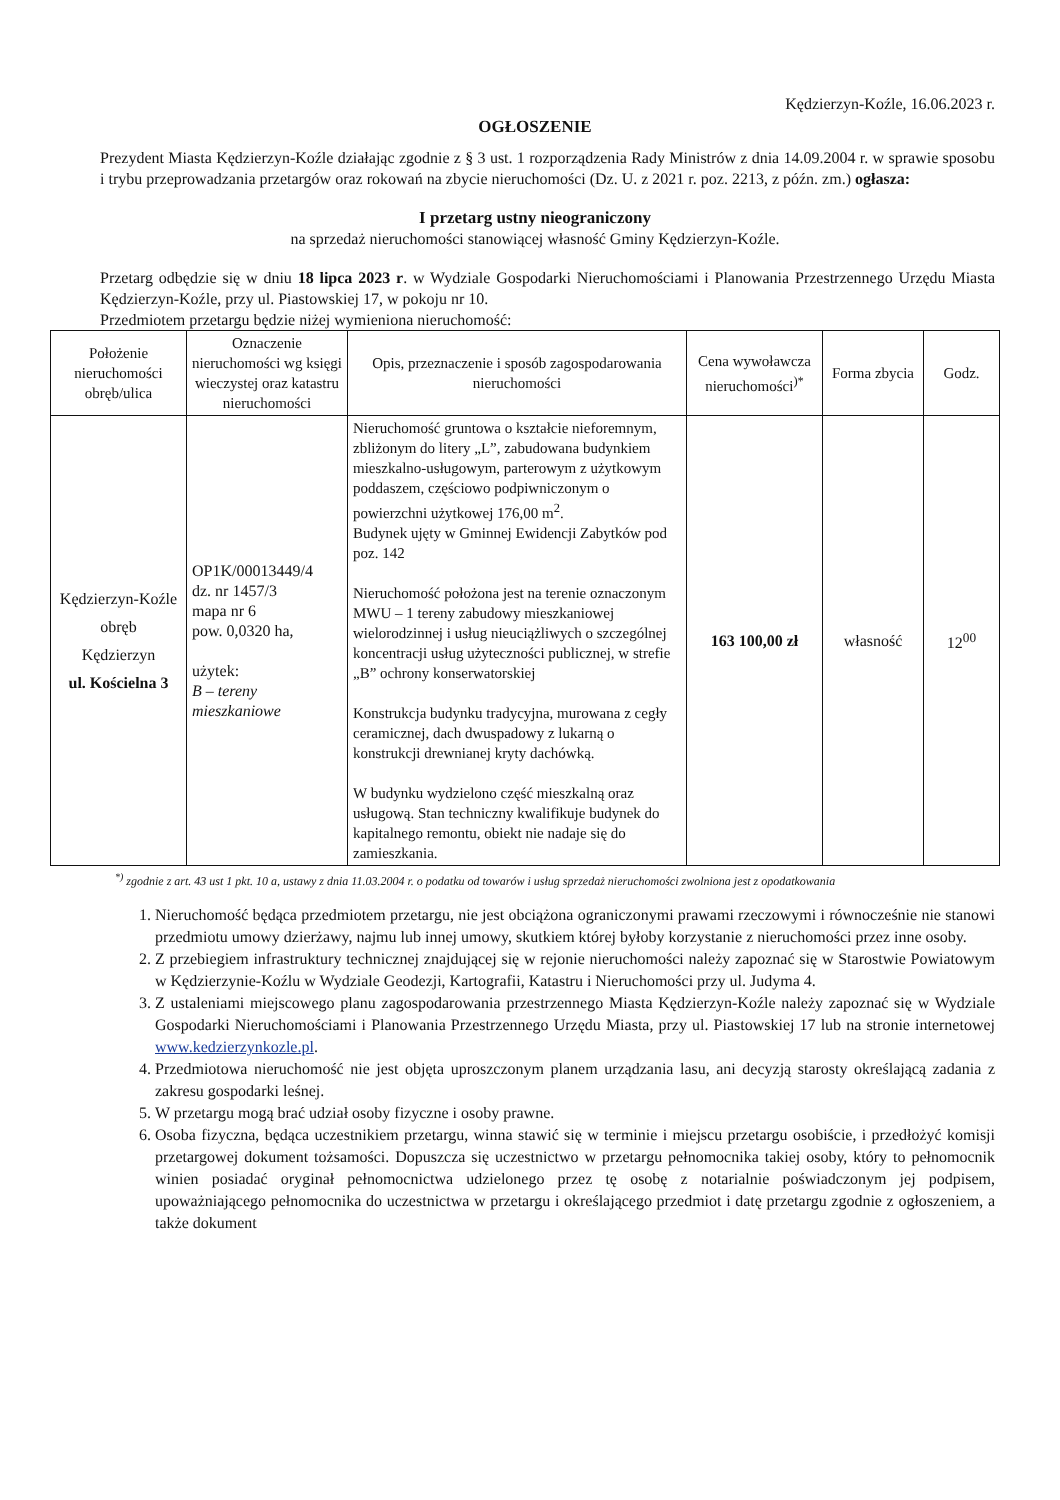Kędzierzyn-Koźle, 16.06.2023 r.
OGŁOSZENIE
Prezydent Miasta Kędzierzyn-Koźle działając zgodnie z § 3 ust. 1 rozporządzenia Rady Ministrów z dnia 14.09.2004 r. w sprawie sposobu i trybu przeprowadzania przetargów oraz rokowań na zbycie nieruchomości (Dz. U. z 2021 r. poz. 2213, z późn. zm.) ogłasza:
I przetarg ustny nieograniczony
na sprzedaż nieruchomości stanowiącej własność Gminy Kędzierzyn-Koźle.
Przetarg odbędzie się w dniu 18 lipca 2023 r. w Wydziale Gospodarki Nieruchomościami i Planowania Przestrzennego Urzędu Miasta Kędzierzyn-Koźle, przy ul. Piastowskiej 17, w pokoju nr 10.
Przedmiotem przetargu będzie niżej wymieniona nieruchomość:
| Położenie nieruchomości obręb/ulica | Oznaczenie nieruchomości wg księgi wieczystej oraz katastru nieruchomości | Opis, przeznaczenie i sposób zagospodarowania nieruchomości | Cena wywoławcza nieruchomości<sup>)*</sup> | Forma zbycia | Godz. |
| --- | --- | --- | --- | --- | --- |
| Kędzierzyn-Koźle obręb Kędzierzyn ul. Kościelna 3 | OP1K/00013449/4 dz. nr 1457/3 mapa nr 6 pow. 0,0320 ha, użytek: B – tereny mieszkaniowe | Nieruchomość gruntowa o kształcie nieforemnym, zbliżonym do litery „L”, zabudowana budynkiem mieszkalno-usługowym, parterowym z użytkowym poddaszem, częściowo podpiwniczonym o powierzchni użytkowej 176,00 m<sup>2</sup>. Budynek ujęty w Gminnej Ewidencji Zabytków pod poz. 142 Nieruchomość położona jest na terenie oznaczonym MWU – 1 tereny zabudowy mieszkaniowej wielorodzinnej i usług nieuciążliwych o szczególnej koncentracji usług użyteczności publicznej, w strefie „B” ochrony konserwatorskiej Konstrukcja budynku tradycyjna, murowana z cegły ceramicznej, dach dwuspadowy z lukarną o konstrukcji drewnianej kryty dachówką. W budynku wydzielono część mieszkalną oraz usługową. Stan techniczny kwalifikuje budynek do kapitalnego remontu, obiekt nie nadaje się do zamieszkania. | 163 100,00 zł | własność | 12<sup>00</sup> |
<sup>*)</sup> zgodnie z art. 43 ust 1 pkt. 10 a, ustawy z dnia 11.03.2004 r. o podatku od towarów i usług sprzedaż nieruchomości zwolniona jest z opodatkowania
1. Nieruchomość będąca przedmiotem przetargu, nie jest obciążona ograniczonymi prawami rzeczowymi i równocześnie nie stanowi przedmiotu umowy dzierżawy, najmu lub innej umowy, skutkiem której byłoby korzystanie z nieruchomości przez inne osoby.
2. Z przebiegiem infrastruktury technicznej znajdującej się w rejonie nieruchomości należy zapoznać się w Starostwie Powiatowym w Kędzierzynie-Koźlu w Wydziale Geodezji, Kartografii, Katastru i Nieruchomości przy ul. Judyma 4.
3. Z ustaleniami miejscowego planu zagospodarowania przestrzennego Miasta Kędzierzyn-Koźle należy zapoznać się w Wydziale Gospodarki Nieruchomościami i Planowania Przestrzennego Urzędu Miasta, przy ul. Piastowskiej 17 lub na stronie internetowej www.kedzierzynkozle.pl.
4. Przedmiotowa nieruchomość nie jest objęta uproszczonym planem urządzania lasu, ani decyzją starosty określającą zadania z zakresu gospodarki leśnej.
5. W przetargu mogą brać udział osoby fizyczne i osoby prawne.
6. Osoba fizyczna, będąca uczestnikiem przetargu, winna stawić się w terminie i miejscu przetargu osobiście, i przedłożyć komisji przetargowej dokument tożsamości. Dopuszcza się uczestnictwo w przetargu pełnomocnika takiej osoby, który to pełnomocnik winien posiadać oryginał pełnomocnictwa udzielonego przez tę osobę z notarialnie poświadczonym jej podpisem, upoważniającego pełnomocnika do uczestnictwa w przetargu i określającego przedmiot i datę przetargu zgodnie z ogłoszeniem, a także dokument